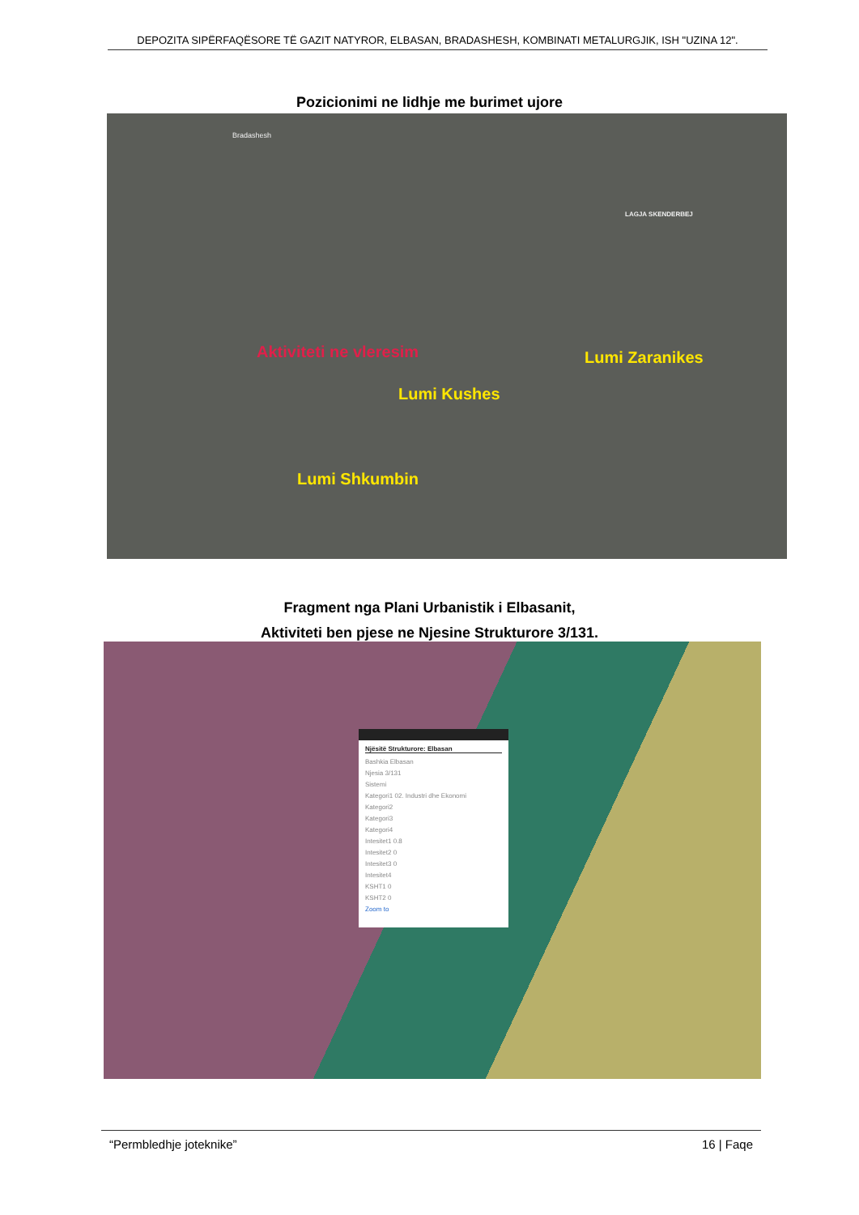DEPOZITA SIPËRFAQËSORE TË GAZIT NATYROR, ELBASAN, BRADASHESH, KOMBINATI METALURGJIK, ISH "UZINA 12".
Pozicionimi ne lidhje me burimet ujore
Bradashesh
LAGJA SKENDERBEJ
Aktiviteti ne vleresim Lumi Zaranikes
Lumi Kushes
Lumi Shkumbin
Fragment nga Plani Urbanistik i Elbasanit,
Aktiviteti ben pjese ne Njesine Strukturore 3/131.
Njësitë Strukturore: Elbasan
Bashkia Elbasan
Njesia 3/131
Sistemi
Kategori1 02. Industri dhe Ekonomi
Kategori2
Kategori3
Kategori4
Intesitet1 0.8
Intesitet2 0
Intesitet3 0
Intesitet4
KSHT1 0
KSHT2 0
Zoom to
“Permbledhje joteknike” 16 | Faqe